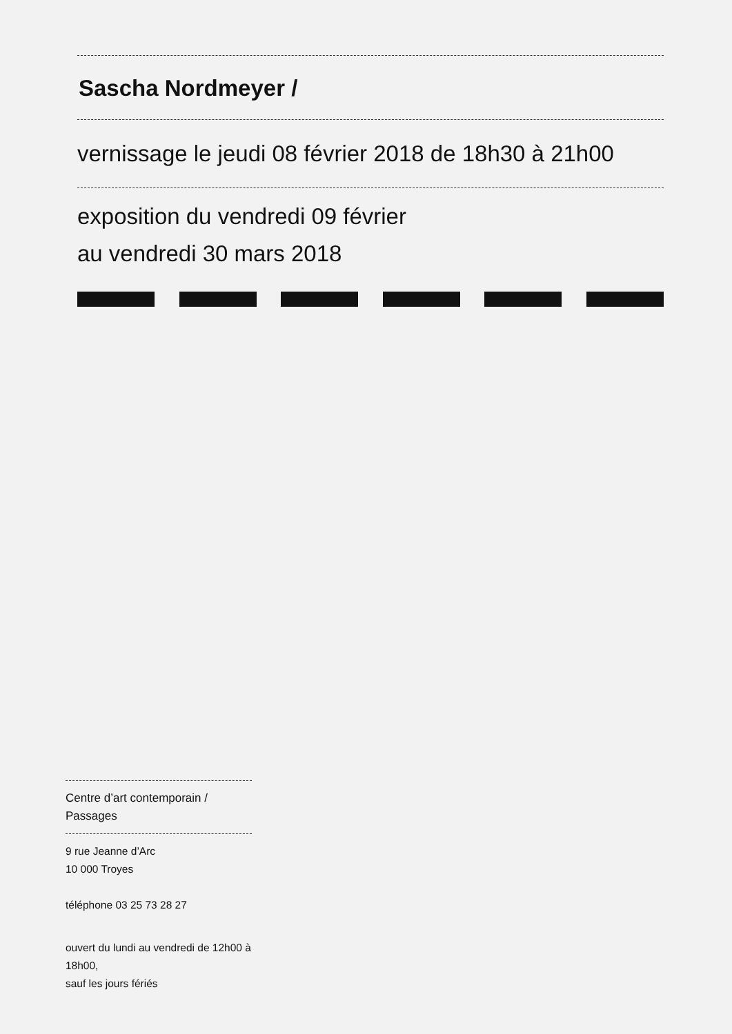Sascha Nordmeyer /
vernissage le jeudi 08 février 2018 de 18h30 à 21h00
exposition du vendredi 09 février
au vendredi 30 mars 2018
Centre d’art contemporain / Passages
9 rue Jeanne d’Arc
10 000 Troyes
téléphone 03 25 73 28 27
ouvert du lundi au vendredi de 12h00 à 18h00,
sauf les jours fériés